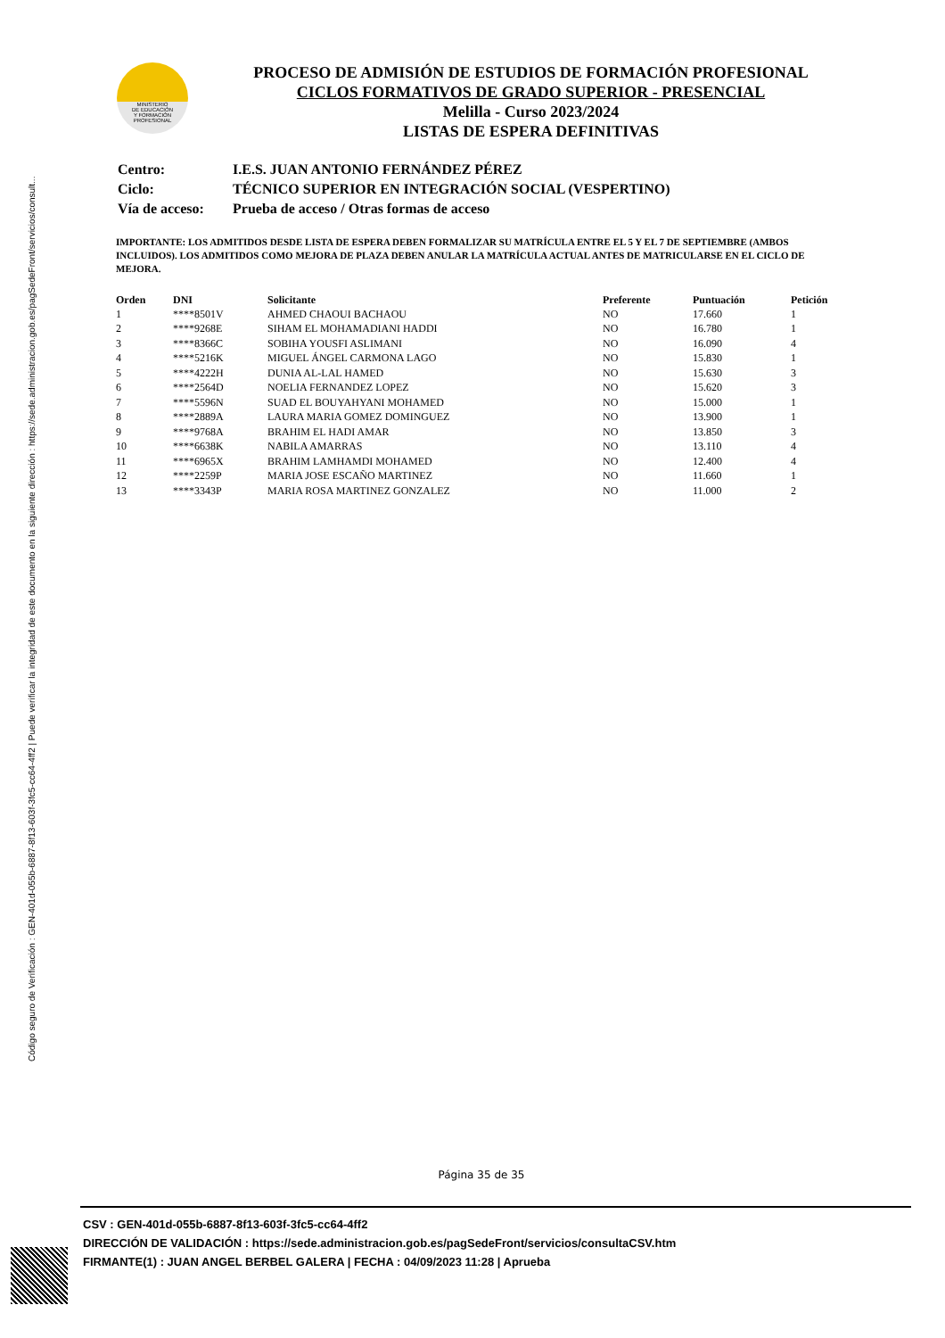Código seguro de Verificación : GEN-401d-055b-6887-8f13-603f-3fc5-cc64-4ff2 | Puede verificar la integridad de este documento en la siguiente dirección : https://sede.administracion.gob.es/pagSedeFront/servicios/consult...
MINISTERIO
DE EDUCACIÓN
Y FORMACIÓN
PROFESIONAL
PROCESO DE ADMISIÓN DE ESTUDIOS DE FORMACIÓN PROFESIONAL
CICLOS FORMATIVOS DE GRADO SUPERIOR - PRESENCIAL
Melilla - Curso 2023/2024
LISTAS DE ESPERA DEFINITIVAS
| Centro: | I.E.S. JUAN ANTONIO FERNÁNDEZ PÉREZ |
| Ciclo: | TÉCNICO SUPERIOR EN INTEGRACIÓN SOCIAL (VESPERTINO) |
| Vía de acceso: | Prueba de acceso / Otras formas de acceso |
IMPORTANTE: LOS ADMITIDOS DESDE LISTA DE ESPERA DEBEN FORMALIZAR SU MATRÍCULA ENTRE EL 5 Y EL 7 DE SEPTIEMBRE (AMBOS INCLUIDOS). LOS ADMITIDOS COMO MEJORA DE PLAZA DEBEN ANULAR LA MATRÍCULA ACTUAL ANTES DE MATRICULARSE EN EL CICLO DE MEJORA.
| Orden | DNI | Solicitante | Preferente | Puntuación | Petición |
| --- | --- | --- | --- | --- | --- |
| 1 | ****8501V | AHMED CHAOUI BACHAOU | NO | 17.660 | 1 |
| 2 | ****9268E | SIHAM EL MOHAMADIANI HADDI | NO | 16.780 | 1 |
| 3 | ****8366C | SOBIHA YOUSFI ASLIMANI | NO | 16.090 | 4 |
| 4 | ****5216K | MIGUEL ÁNGEL CARMONA LAGO | NO | 15.830 | 1 |
| 5 | ****4222H | DUNIA AL-LAL HAMED | NO | 15.630 | 3 |
| 6 | ****2564D | NOELIA FERNANDEZ LOPEZ | NO | 15.620 | 3 |
| 7 | ****5596N | SUAD EL BOUYAHYANI MOHAMED | NO | 15.000 | 1 |
| 8 | ****2889A | LAURA MARIA GOMEZ DOMINGUEZ | NO | 13.900 | 1 |
| 9 | ****9768A | BRAHIM EL HADI AMAR | NO | 13.850 | 3 |
| 10 | ****6638K | NABILA AMARRAS | NO | 13.110 | 4 |
| 11 | ****6965X | BRAHIM LAMHAMDI MOHAMED | NO | 12.400 | 4 |
| 12 | ****2259P | MARIA JOSE ESCAÑO MARTINEZ | NO | 11.660 | 1 |
| 13 | ****3343P | MARIA ROSA MARTINEZ GONZALEZ | NO | 11.000 | 2 |
Página 35 de 35
CSV : GEN-401d-055b-6887-8f13-603f-3fc5-cc64-4ff2
DIRECCIÓN DE VALIDACIÓN : https://sede.administracion.gob.es/pagSedeFront/servicios/consultaCSV.htm
FIRMANTE(1) : JUAN ANGEL BERBEL GALERA | FECHA : 04/09/2023 11:28 | Aprueba